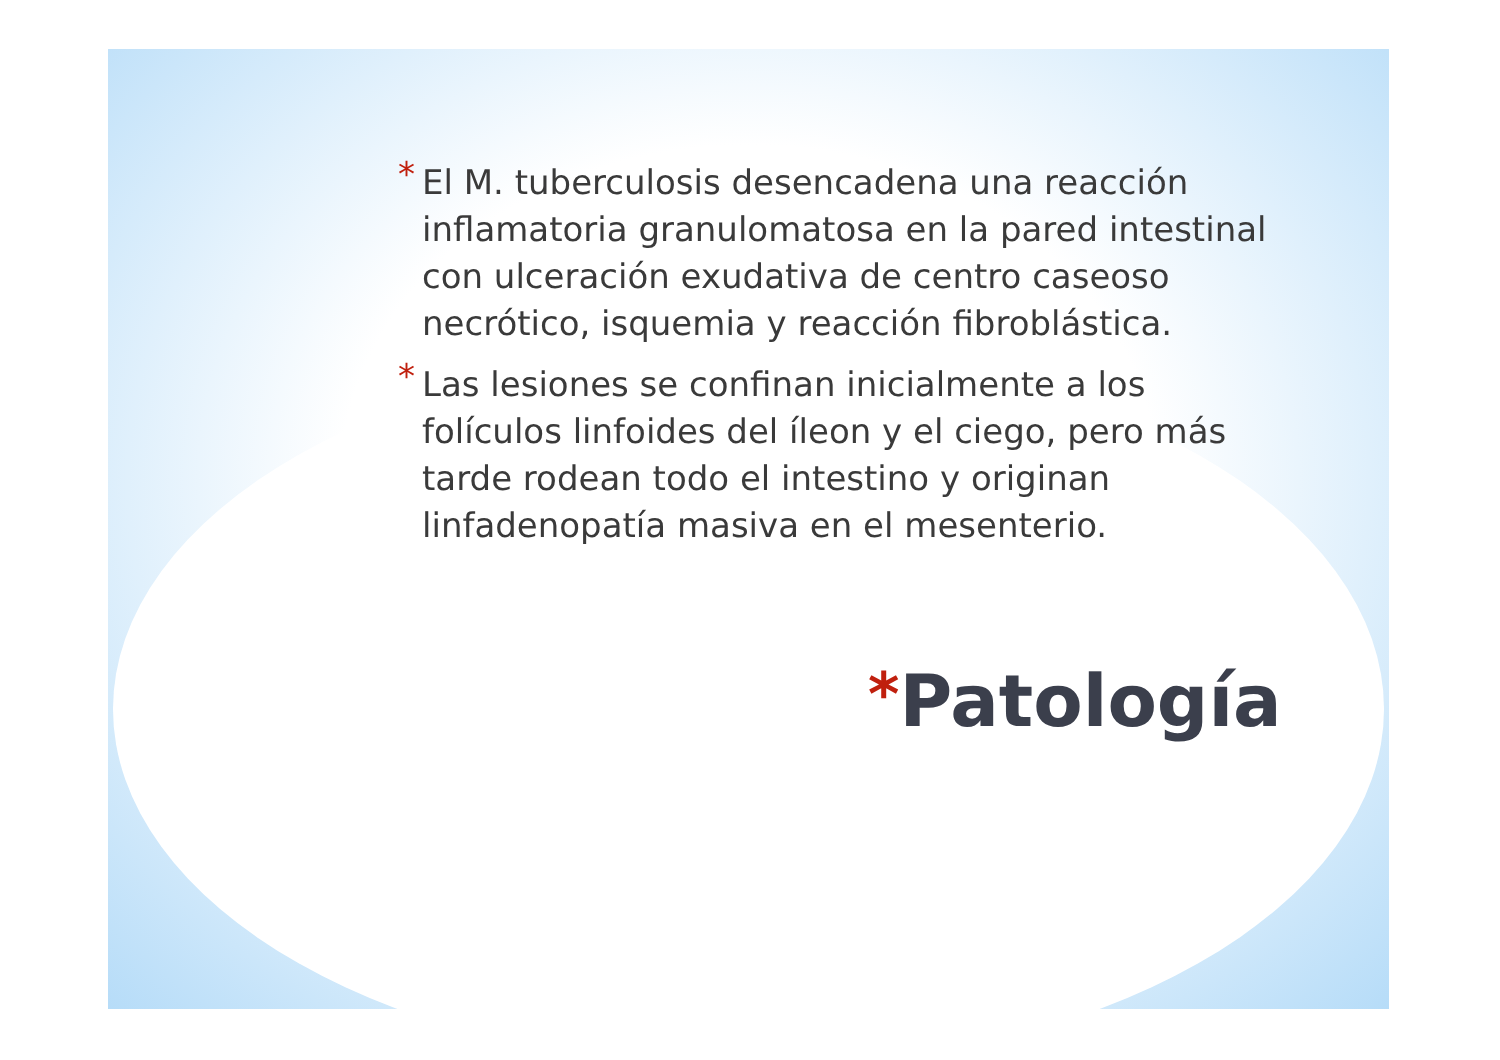* El M. tuberculosis desencadena una reacción inflamatoria granulomatosa en la pared intestinal con ulceración exudativa de centro caseoso necrótico, isquemia y reacción fibroblástica.
* Las lesiones se confinan inicialmente a los folículos linfoides del íleon y el ciego, pero más tarde rodean todo el intestino y originan linfadenopatía masiva en el mesenterio.
*Patología